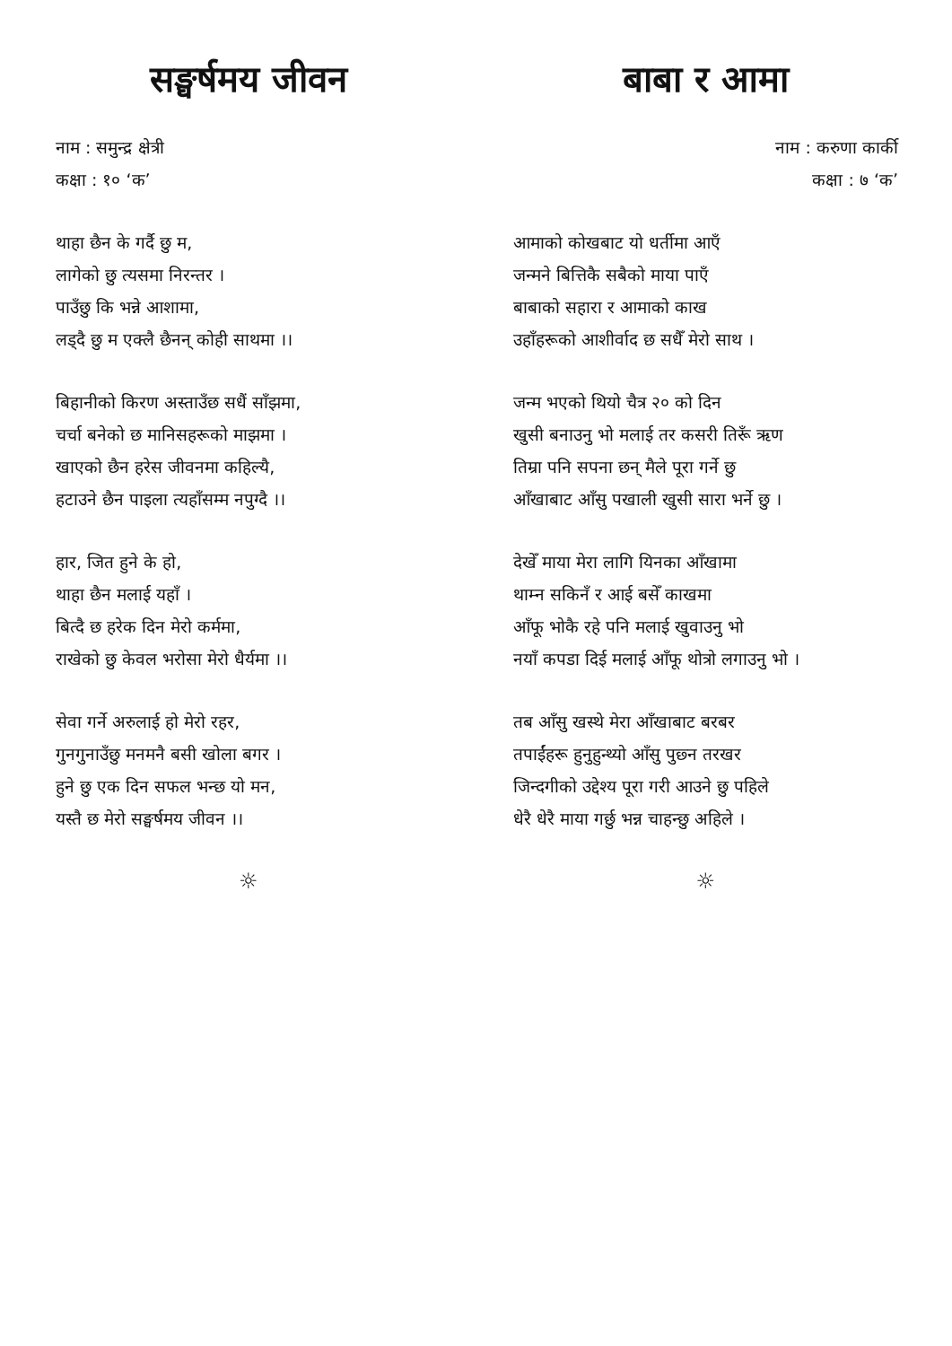सङ्घर्षमय जीवन
नाम : समुन्द्र क्षेत्री
कक्षा : १० ‘क’
थाहा छैन के गर्दै छु म,
लागेको छु त्यसमा निरन्तर ।
पाउँछु कि भन्ने आशामा,
लड्दै छु म एक्लै छैनन् कोही साथमा ।।
बिहानीको किरण अस्ताउँछ सधैं साँझमा,
चर्चा बनेको छ मानिसहरूको माझमा ।
खाएको छैन हरेस जीवनमा कहिल्यै,
हटाउने छैन पाइला त्यहाँसम्म नपुग्दै ।।
हार, जित हुने के हो,
थाहा छैन मलाई यहाँ ।
बित्दै छ हरेक दिन मेरो कर्ममा,
राखेको छु केवल भरोसा मेरो धैर्यमा ।।
सेवा गर्ने अरुलाई हो मेरो रहर,
गुनगुनाउँछु मनमनै बसी खोला बगर ।
हुने छु एक दिन सफल भन्छ यो मन,
यस्तै छ मेरो सङ्घर्षमय जीवन ।।
☼
बाबा र आमा
नाम : करुणा कार्की
कक्षा : ७ ‘क’
आमाको कोखबाट यो धर्तीमा आएँ
जन्मने बित्तिकै सबैको माया पाएँ
बाबाको सहारा र आमाको काख
उहाँहरूको आशीर्वाद छ सधैँ मेरो साथ ।
जन्म भएको थियो चैत्र २० को दिन
खुसी बनाउनु भो मलाई तर कसरी तिरूँ ऋण
तिम्रा पनि सपना छन् मैले पूरा गर्ने छु
आँखाबाट आँसु पखाली खुसी सारा भर्ने छु ।
देखेँ माया मेरा लागि यिनका आँखामा
थाम्न सकिनँ र आई बसेँ काखमा
आँफू भोकै रहे पनि मलाई खुवाउनु भो
नयाँ कपडा दिई मलाई आँफू थोत्रो लगाउनु भो ।
तब आँसु खस्थे मेरा आँखाबाट बरबर
तपाईंहरू हुनुहुन्थ्यो आँसु पुछ्न तरखर
जिन्दगीको उद्देश्य पूरा गरी आउने छु पहिले
धेरै धेरै माया गर्छु भन्न चाहन्छु अहिले ।
☼